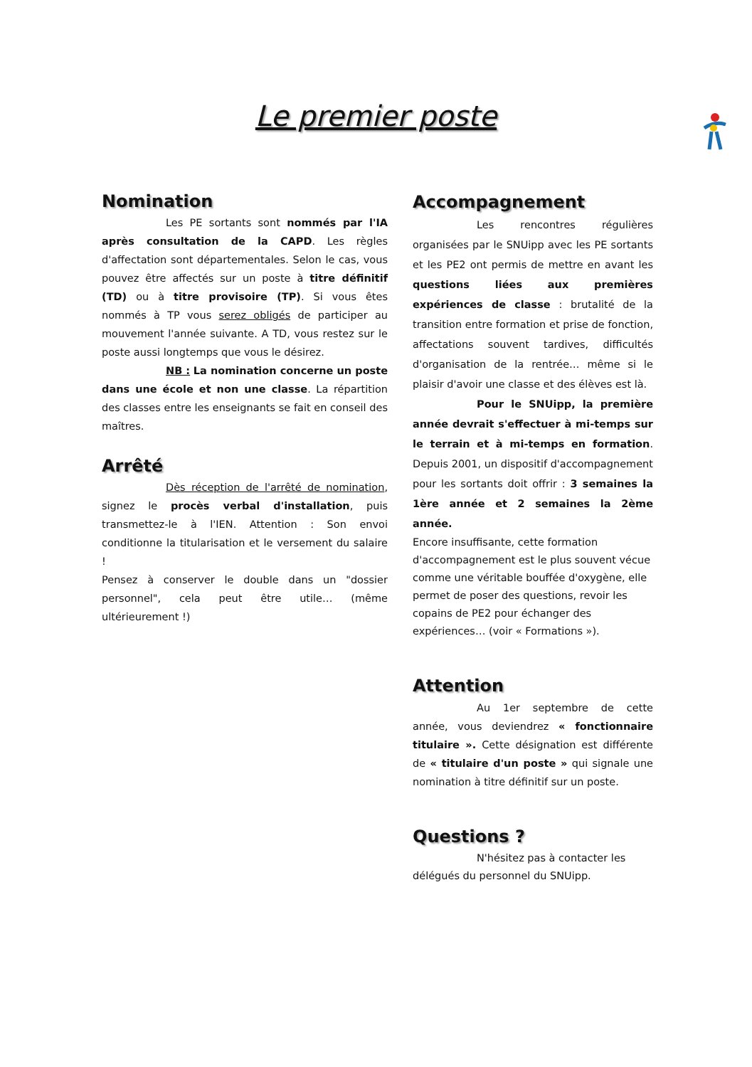Le premier poste
Nomination
Les PE sortants sont nommés par l'IA après consultation de la CAPD. Les règles d'affectation sont départementales. Selon le cas, vous pouvez être affectés sur un poste à titre définitif (TD) ou à titre provisoire (TP). Si vous êtes nommés à TP vous serez obligés de participer au mouvement l'année suivante. A TD, vous restez sur le poste aussi longtemps que vous le désirez.
NB : La nomination concerne un poste dans une école et non une classe. La répartition des classes entre les enseignants se fait en conseil des maîtres.
Arrêté
Dès réception de l'arrêté de nomination, signez le procès verbal d'installation, puis transmettez-le à l'IEN. Attention : Son envoi conditionne la titularisation et le versement du salaire !
Pensez à conserver le double dans un "dossier personnel", cela peut être utile… (même ultérieurement !)
Accompagnement
Les rencontres régulières organisées par le SNUipp avec les PE sortants et les PE2 ont permis de mettre en avant les questions liées aux premières expériences de classe : brutalité de la transition entre formation et prise de fonction, affectations souvent tardives, difficultés d'organisation de la rentrée… même si le plaisir d'avoir une classe et des élèves est là.
Pour le SNUipp, la première année devrait s'effectuer à mi-temps sur le terrain et à mi-temps en formation. Depuis 2001, un dispositif d'accompagnement pour les sortants doit offrir : 3 semaines la 1ère année et 2 semaines la 2ème année.
Encore insuffisante, cette formation d'accompagnement est le plus souvent vécue comme une véritable bouffée d'oxygène, elle permet de poser des questions, revoir les copains de PE2 pour échanger des expériences… (voir « Formations »).
Attention
Au 1er septembre de cette année, vous deviendrez « fonctionnaire titulaire ». Cette désignation est différente de « titulaire d'un poste » qui signale une nomination à titre définitif sur un poste.
Questions ?
N'hésitez pas à contacter les délégués du personnel du SNUipp.